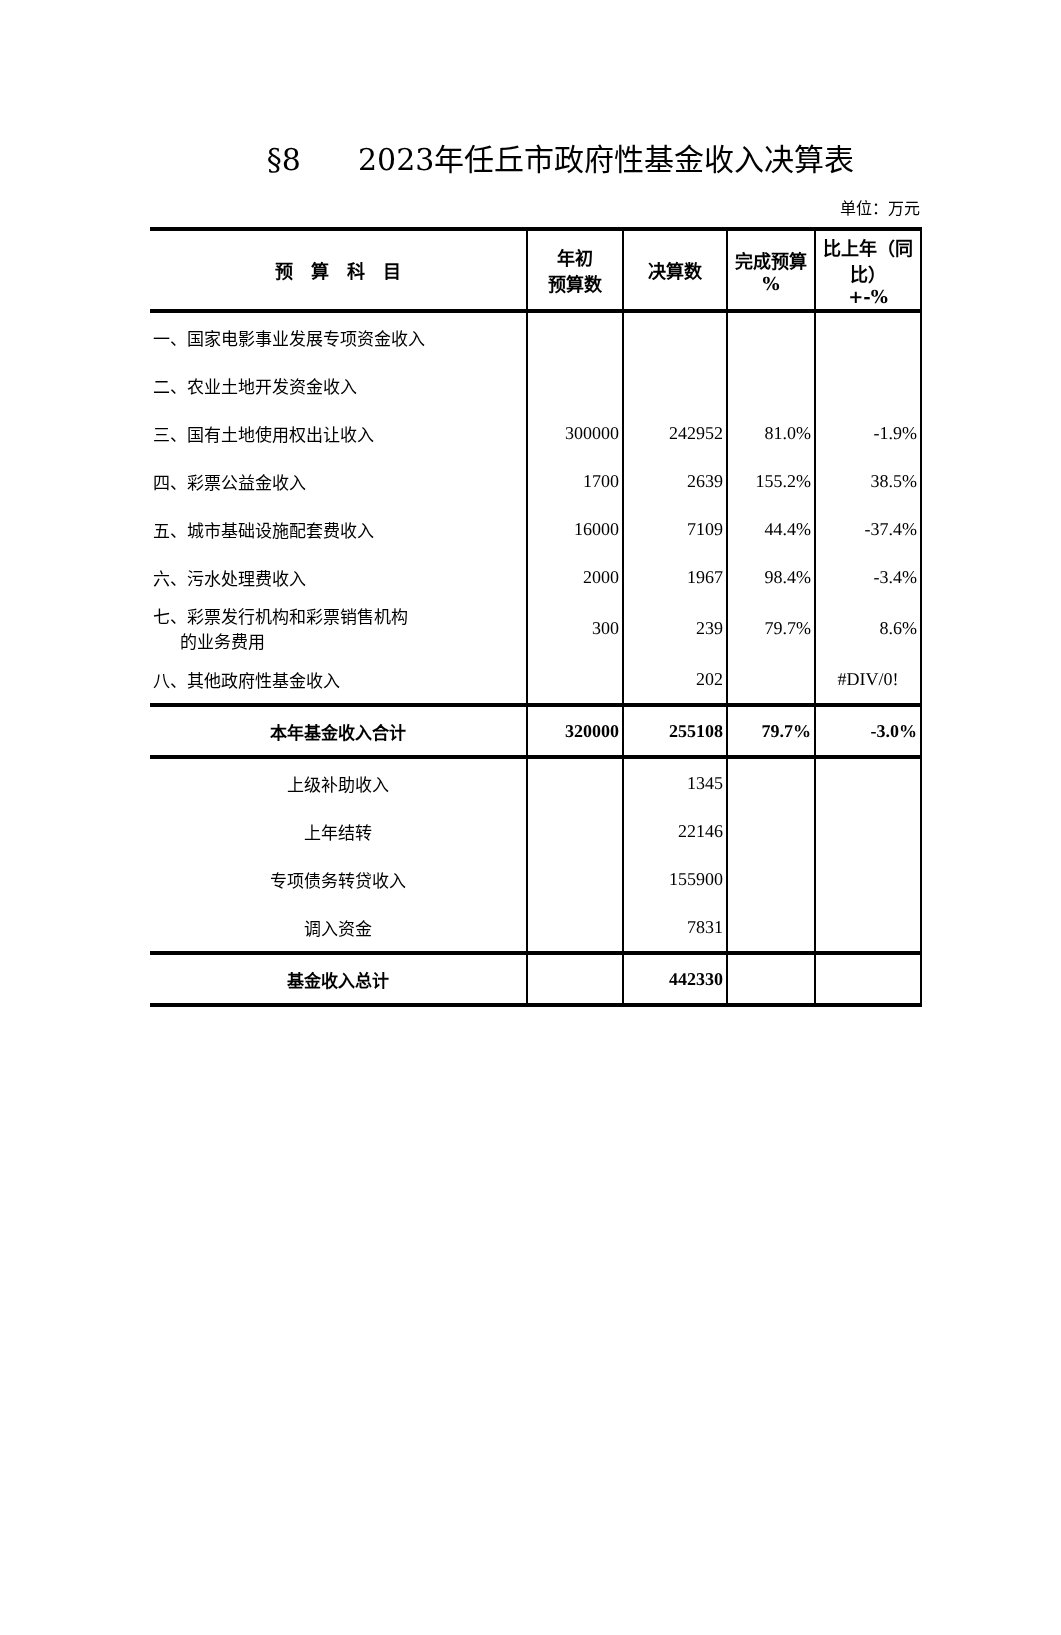§8 2023年任丘市政府性基金收入决算表
单位：万元
| 预 算 科 目 | 年初 预算数 | 决算数 | 完成预算 % | 比上年（同比） +-% |
| --- | --- | --- | --- | --- |
| 一、国家电影事业发展专项资金收入 | | | | |
| 二、农业土地开发资金收入 | | | | |
| 三、国有土地使用权出让收入 | 300000 | 242952 | 81.0% | -1.9% |
| 四、彩票公益金收入 | 1700 | 2639 | 155.2% | 38.5% |
| 五、城市基础设施配套费收入 | 16000 | 7109 | 44.4% | -37.4% |
| 六、污水处理费收入 | 2000 | 1967 | 98.4% | -3.4% |
| 七、彩票发行机构和彩票销售机构 的业务费用 | 300 | 239 | 79.7% | 8.6% |
| 八、其他政府性基金收入 | | 202 | | #DIV/0! |
| 本年基金收入合计 | 320000 | 255108 | 79.7% | -3.0% |
| 上级补助收入 | | 1345 | | |
| 上年结转 | | 22146 | | |
| 专项债务转贷收入 | | 155900 | | |
| 调入资金 | | 7831 | | |
| 基金收入总计 | | 442330 | | |